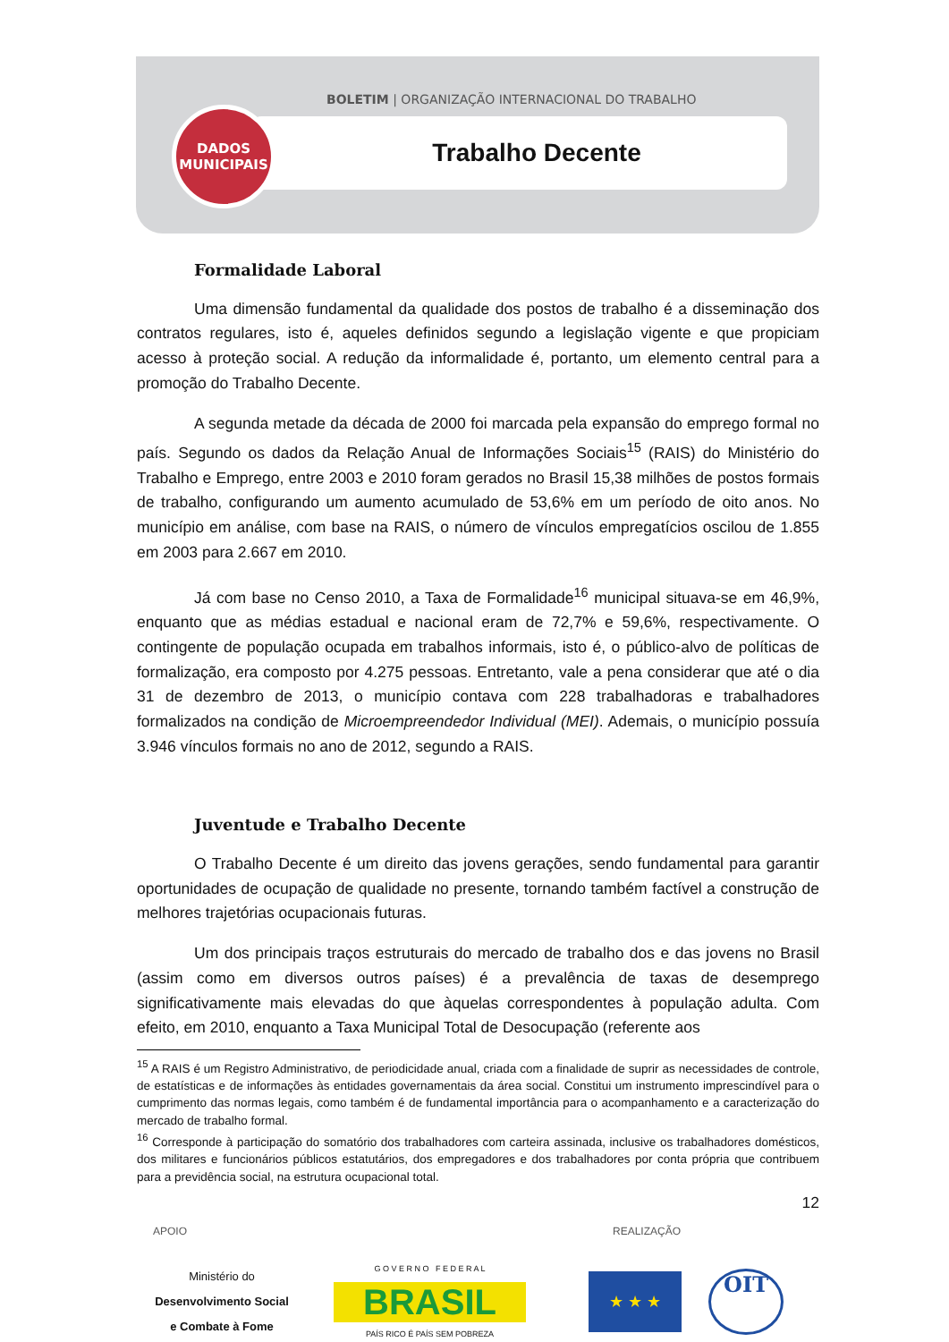BOLETIM | ORGANIZAÇÃO INTERNACIONAL DO TRABALHO
Trabalho Decente
DADOS
MUNICIPAIS
Formalidade Laboral
Uma dimensão fundamental da qualidade dos postos de trabalho é a disseminação dos contratos regulares, isto é, aqueles definidos segundo a legislação vigente e que propiciam acesso à proteção social. A redução da informalidade é, portanto, um elemento central para a promoção do Trabalho Decente.
A segunda metade da década de 2000 foi marcada pela expansão do emprego formal no país. Segundo os dados da Relação Anual de Informações Sociais<sup>15</sup> (RAIS) do Ministério do Trabalho e Emprego, entre 2003 e 2010 foram gerados no Brasil 15,38 milhões de postos formais de trabalho, configurando um aumento acumulado de 53,6% em um período de oito anos. No município em análise, com base na RAIS, o número de vínculos empregatícios oscilou de 1.855 em 2003 para 2.667 em 2010.
Já com base no Censo 2010, a Taxa de Formalidade<sup>16</sup> municipal situava-se em 46,9%, enquanto que as médias estadual e nacional eram de 72,7% e 59,6%, respectivamente. O contingente de população ocupada em trabalhos informais, isto é, o público-alvo de políticas de formalização, era composto por 4.275 pessoas. Entretanto, vale a pena considerar que até o dia 31 de dezembro de 2013, o município contava com 228 trabalhadoras e trabalhadores formalizados na condição de Microempreendedor Individual (MEI). Ademais, o município possuía 3.946 vínculos formais no ano de 2012, segundo a RAIS.
Juventude e Trabalho Decente
O Trabalho Decente é um direito das jovens gerações, sendo fundamental para garantir oportunidades de ocupação de qualidade no presente, tornando também factível a construção de melhores trajetórias ocupacionais futuras.
Um dos principais traços estruturais do mercado de trabalho dos e das jovens no Brasil (assim como em diversos outros países) é a prevalência de taxas de desemprego significativamente mais elevadas do que àquelas correspondentes à população adulta. Com efeito, em 2010, enquanto a Taxa Municipal Total de Desocupação (referente aos
<sup>15</sup> A RAIS é um Registro Administrativo, de periodicidade anual, criada com a finalidade de suprir as necessidades de controle, de estatísticas e de informações às entidades governamentais da área social. Constitui um instrumento imprescindível para o cumprimento das normas legais, como também é de fundamental importância para o acompanhamento e a caracterização do mercado de trabalho formal.
<sup>16</sup> Corresponde à participação do somatório dos trabalhadores com carteira assinada, inclusive os trabalhadores domésticos, dos militares e funcionários públicos estatutários, dos empregadores e dos trabalhadores por conta própria que contribuem para a previdência social, na estrutura ocupacional total.
12
APOIO REALIZAÇÃO
Ministério do
Desenvolvimento Social
e Combate à Fome
G O V E R N O F E D E R A L
BRASIL
PAÍS RICO É PAÍS SEM POBREZA
★ ★ ★
OIT